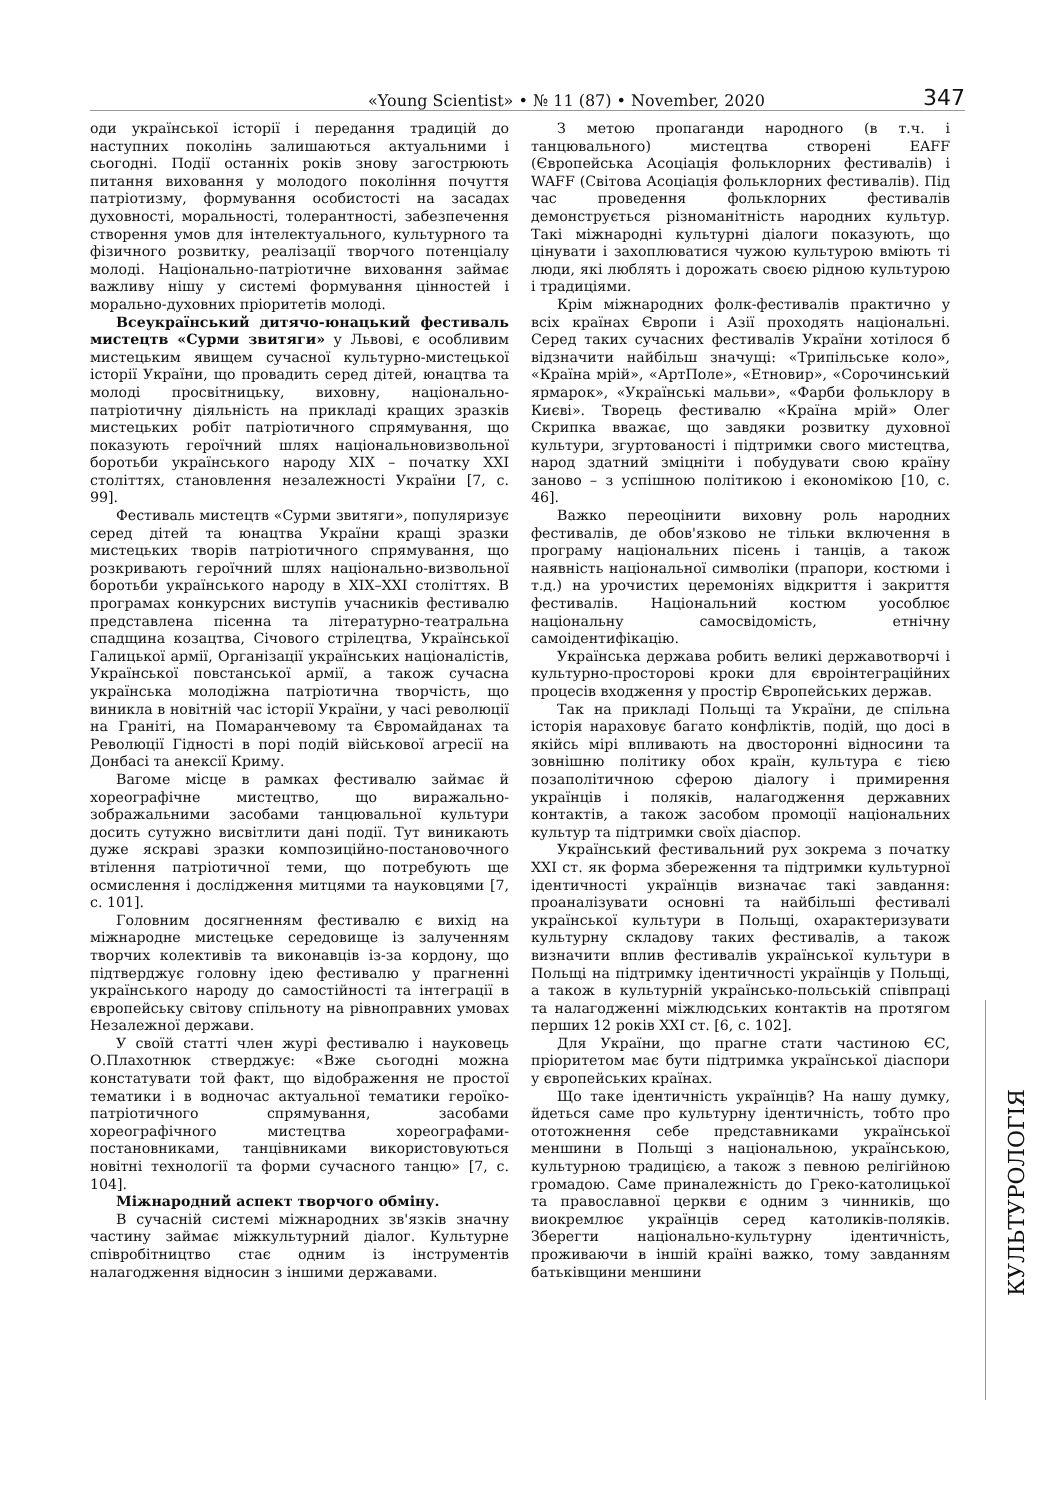«Young Scientist» • № 11 (87) • November, 2020
347
оди української історії і передання традицій до наступних поколінь залишаються актуальними і сьогодні. Події останніх років знову загострюють питання виховання у молодого покоління почуття патріотизму, формування особистості на засадах духовності, моральності, толерантності, забезпечення створення умов для інтелектуального, культурного та фізичного розвитку, реалізації творчого потенціалу молоді. Національно-патріотичне виховання займає важливу нішу у системі формування цінностей і морально-духовних пріоритетів молоді.
Всеукраїнський дитячо-юнацький фестиваль мистецтв «Сурми звитяги» у Львові, є особливим мистецьким явищем сучасної культурно-мистецької історії України, що провадить серед дітей, юнацтва та молоді просвітницьку, виховну, національно-патріотичну діяльність на прикладі кращих зразків мистецьких робіт патріотичного спрямування, що показують героїчний шлях національновизвольної боротьби українського народу XIX – початку XXI століттях, становлення незалежності України [7, с. 99].
Фестиваль мистецтв «Сурми звитяги», популяризує серед дітей та юнацтва України кращі зразки мистецьких творів патріотичного спрямування, що розкривають героїчний шлях національно-визвольної боротьби українського народу в XIX–XXI століттях. В програмах конкурсних виступів учасників фестивалю представлена пісенна та літературно-театральна спадщина козацтва, Січового стрілецтва, Української Галицької армії, Організації українських націоналістів, Української повстанської армії, а також сучасна українська молодіжна патріотична творчість, що виникла в новітній час історії України, у часі революції на Граніті, на Помаранчевому та Євромайданах та Революції Гідності в порі подій військової агресії на Донбасі та анексії Криму.
Вагоме місце в рамках фестивалю займає й хореографічне мистецтво, що виражально-зображальними засобами танцювальної культури досить сутужно висвітлити дані події. Тут виникають дуже яскраві зразки композиційно-постановочного втілення патріотичної теми, що потребують ще осмислення і дослідження митцями та науковцями [7, с. 101].
Головним досягненням фестивалю є вихід на міжнародне мистецьке середовище із залученням творчих колективів та виконавців із-за кордону, що підтверджує головну ідею фестивалю у прагненні українського народу до самостійності та інтеграції в європейську світову спільноту на рівноправних умовах Незалежної держави.
У своїй статті член журі фестивалю і науковець О.Плахотнюк стверджує: «Вже сьогодні можна констатувати той факт, що відображення не простої тематики і в водночас актуальної тематики героїко-патріотичного спрямування, засобами хореографічного мистецтва хореографами-постановниками, танцівниками використовуються новітні технології та форми сучасного танцю» [7, с. 104].
Міжнародний аспект творчого обміну.
В сучасній системі міжнародних зв'язків значну частину займає міжкультурний діалог. Культурне співробітництво стає одним із інструментів налагодження відносин з іншими державами.
З метою пропаганди народного (в т.ч. і танцювального) мистецтва створені EAFF (Європейська Асоціація фольклорних фестивалів) і WAFF (Світова Асоціація фольклорних фестивалів). Під час проведення фольклорних фестивалів демонструється різноманітність народних культур. Такі міжнародні культурні діалоги показують, що цінувати і захоплюватися чужою культурою вміють ті люди, які люблять і дорожать своєю рідною культурою і традиціями.
Крім міжнародних фолк-фестивалів практично у всіх країнах Європи і Азії проходять національні. Серед таких сучасних фестивалів України хотілося б відзначити найбільш значущі: «Трипільське коло», «Країна мрій», «АртПоле», «Етновир», «Сорочинський ярмарок», «Українські мальви», «Фарби фольклору в Києві». Творець фестивалю «Країна мрій» Олег Скрипка вважає, що завдяки розвитку духовної культури, згуртованості і підтримки свого мистецтва, народ здатний зміцніти і побудувати свою країну заново – з успішною політикою і економікою [10, с. 46].
Важко переоцінити виховну роль народних фестивалів, де обов'язково не тільки включення в програму національних пісень і танців, а також наявність національної символіки (прапори, костюми і т.д.) на урочистих церемоніях відкриття і закриття фестивалів. Національний костюм уособлює національну самосвідомість, етнічну самоідентифікацію.
Українська держава робить великі державотворчі і культурно-просторові кроки для євроінтеграційних процесів входження у простір Європейських держав.
Так на прикладі Польщі та України, де спільна історія нараховує багато конфліктів, подій, що досі в якійсь мірі впливають на двосторонні відносини та зовнішню політику обох країн, культура є тією позаполітичною сферою діалогу і примирення українців і поляків, налагодження державних контактів, а також засобом промоції національних культур та підтримки своїх діаспор.
Український фестивальний рух зокрема з початку XXI ст. як форма збереження та підтримки культурної ідентичності українців визначає такі завдання: проаналізувати основні та найбільші фестивалі української культури в Польщі, охарактеризувати культурну складову таких фестивалів, а також визначити вплив фестивалів української культури в Польщі на підтримку ідентичності українців у Польщі, а також в культурній українсько-польській співпраці та налагодженні міжлюдських контактів на протягом перших 12 років XXI ст. [6, с. 102].
Для України, що прагне стати частиною ЄС, пріоритетом має бути підтримка української діаспори у європейських країнах.
Що таке ідентичність українців? На нашу думку, йдеться саме про культурну ідентичність, тобто про ототожнення себе представниками української меншини в Польщі з національною, українською, культурною традицією, а також з певною релігійною громадою. Саме приналежність до Греко-католицької та православної церкви є одним з чинників, що виокремлює українців серед католиків-поляків. Зберегти національно-культурну ідентичність, проживаючи в іншій країні важко, тому завданням батьківщини меншини
КУЛЬТУРОЛОГІЯ